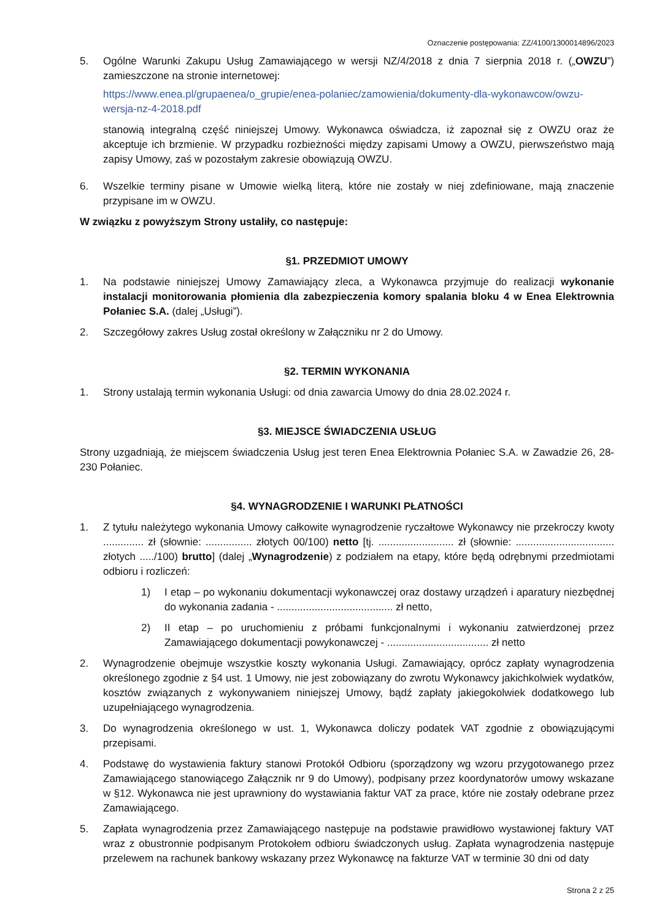Oznaczenie postępowania: ZZ/4100/1300014896/2023
5. Ogólne Warunki Zakupu Usług Zamawiającego w wersji NZ/4/2018 z dnia 7 sierpnia 2018 r. („OWZU”) zamieszczone na stronie internetowej:
https://www.enea.pl/grupaenea/o_grupie/enea-polaniec/zamowienia/dokumenty-dla-wykonawcow/owzu-wersja-nz-4-2018.pdf
stanowią integralną część niniejszej Umowy. Wykonawca oświadcza, iż zapoznał się z OWZU oraz że akceptuje ich brzmienie. W przypadku rozbieżności między zapisami Umowy a OWZU, pierwszeństwo mają zapisy Umowy, zaś w pozostałym zakresie obowiązują OWZU.
6. Wszelkie terminy pisane w Umowie wielką literą, które nie zostały w niej zdefiniowane, mają znaczenie przypisane im w OWZU.
W związku z powyższym Strony ustaliły, co następuje:
§1. PRZEDMIOT UMOWY
1. Na podstawie niniejszej Umowy Zamawiający zleca, a Wykonawca przyjmuje do realizacji wykonanie instalacji monitorowania płomienia dla zabezpieczenia komory spalania bloku 4 w Enea Elektrownia Połaniec S.A. (dalej „Usługi”).
2. Szczegółowy zakres Usług został określony w Załączniku nr 2 do Umowy.
§2. TERMIN WYKONANIA
1. Strony ustalają termin wykonania Usługi: od dnia zawarcia Umowy do dnia 28.02.2024 r.
§3. MIEJSCE ŚWIADCZENIA USŁUG
Strony uzgadniają, że miejscem świadczenia Usług jest teren Enea Elektrownia Połaniec S.A. w Zawadzie 26, 28-230 Połaniec.
§4. WYNAGRODZENIE I WARUNKI PŁATNOŚCI
1. Z tytułu należytego wykonania Umowy całkowite wynagrodzenie ryczałtowe Wykonawcy nie przekroczy kwoty .............. zł (słownie: ................ złotych 00/100) netto [tj. .......................... zł (słownie: .................................. złotych ...../100) brutto] (dalej „Wynagrodzenie) z podziałem na etapy, które będą odrębnymi przedmiotami odbioru i rozliczeń:
1) I etap – po wykonaniu dokumentacji wykonawczej oraz dostawy urządzeń i aparatury niezbędnej do wykonania zadania - ........................................ zł netto,
2) II etap – po uruchomieniu z próbami funkcjonalnymi i wykonaniu zatwierdzonej przez Zamawiającego dokumentacji powykonawczej - ................................... zł netto
2. Wynagrodzenie obejmuje wszystkie koszty wykonania Usługi. Zamawiający, oprócz zapłaty wynagrodzenia określonego zgodnie z §4 ust. 1 Umowy, nie jest zobowiązany do zwrotu Wykonawcy jakichkolwiek wydatków, kosztów związanych z wykonywaniem niniejszej Umowy, bądź zapłaty jakiegokolwiek dodatkowego lub uzupełniającego wynagrodzenia.
3. Do wynagrodzenia określonego w ust. 1, Wykonawca doliczy podatek VAT zgodnie z obowiązującymi przepisami.
4. Podstawę do wystawienia faktury stanowi Protokół Odbioru (sporządzony wg wzoru przygotowanego przez Zamawiającego stanowiącego Załącznik nr 9 do Umowy), podpisany przez koordynatorów umowy wskazane w §12. Wykonawca nie jest uprawniony do wystawiania faktur VAT za prace, które nie zostały odebrane przez Zamawiającego.
5. Zapłata wynagrodzenia przez Zamawiającego następuje na podstawie prawidłowo wystawionej faktury VAT wraz z obustronnie podpisanym Protokołem odbioru świadczonych usług. Zapłata wynagrodzenia następuje przelewem na rachunek bankowy wskazany przez Wykonawcę na fakturze VAT w terminie 30 dni od daty
Strona 2 z 25